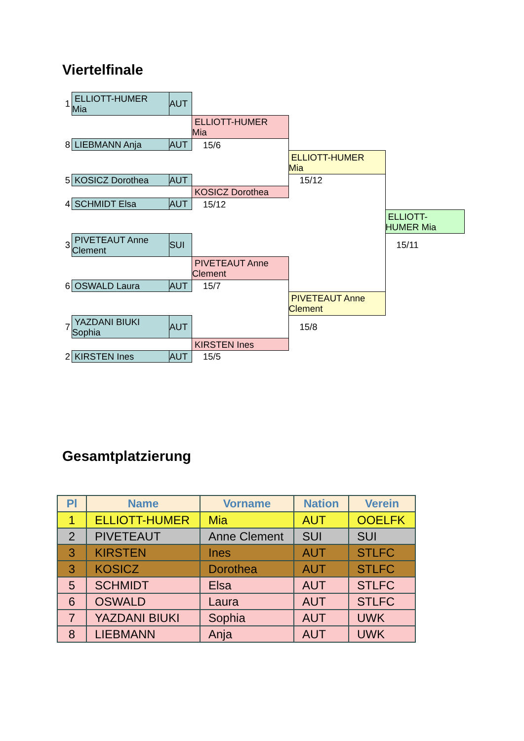Viertelfinale
| 1 | ELLIOTT-HUMER Mia | AUT | | | |
| | | | ELLIOTT-HUMER Mia | | |
| 8 | LIEBMANN Anja | AUT | 15/6 | | |
| | | | | ELLIOTT-HUMER Mia | |
| 5 | KOSICZ Dorothea | AUT | | 15/12 | |
| | | | KOSICZ Dorothea | | |
| 4 | SCHMIDT Elsa | AUT | 15/12 | | |
| | | | | | ELLIOTT- HUMER Mia |
| 3 | PIVETEAUT Anne Clement | SUI | | | 15/11 |
| | | | PIVETEAUT Anne Clement | | |
| 6 | OSWALD Laura | AUT | 15/7 | | |
| | | | | PIVETEAUT Anne Clement | |
| 7 | YAZDANI BIUKI Sophia | AUT | | 15/8 | |
| | | | KIRSTEN Ines | | |
| 2 | KIRSTEN Ines | AUT | 15/5 | | |
Gesamtplatzierung
| Pl | Name | Vorname | Nation | Verein |
| --- | --- | --- | --- | --- |
| 1 | ELLIOTT-HUMER | Mia | AUT | OOELFK |
| 2 | PIVETEAUT | Anne Clement | SUI | SUI |
| 3 | KIRSTEN | Ines | AUT | STLFC |
| 3 | KOSICZ | Dorothea | AUT | STLFC |
| 5 | SCHMIDT | Elsa | AUT | STLFC |
| 6 | OSWALD | Laura | AUT | STLFC |
| 7 | YAZDANI BIUKI | Sophia | AUT | UWK |
| 8 | LIEBMANN | Anja | AUT | UWK |